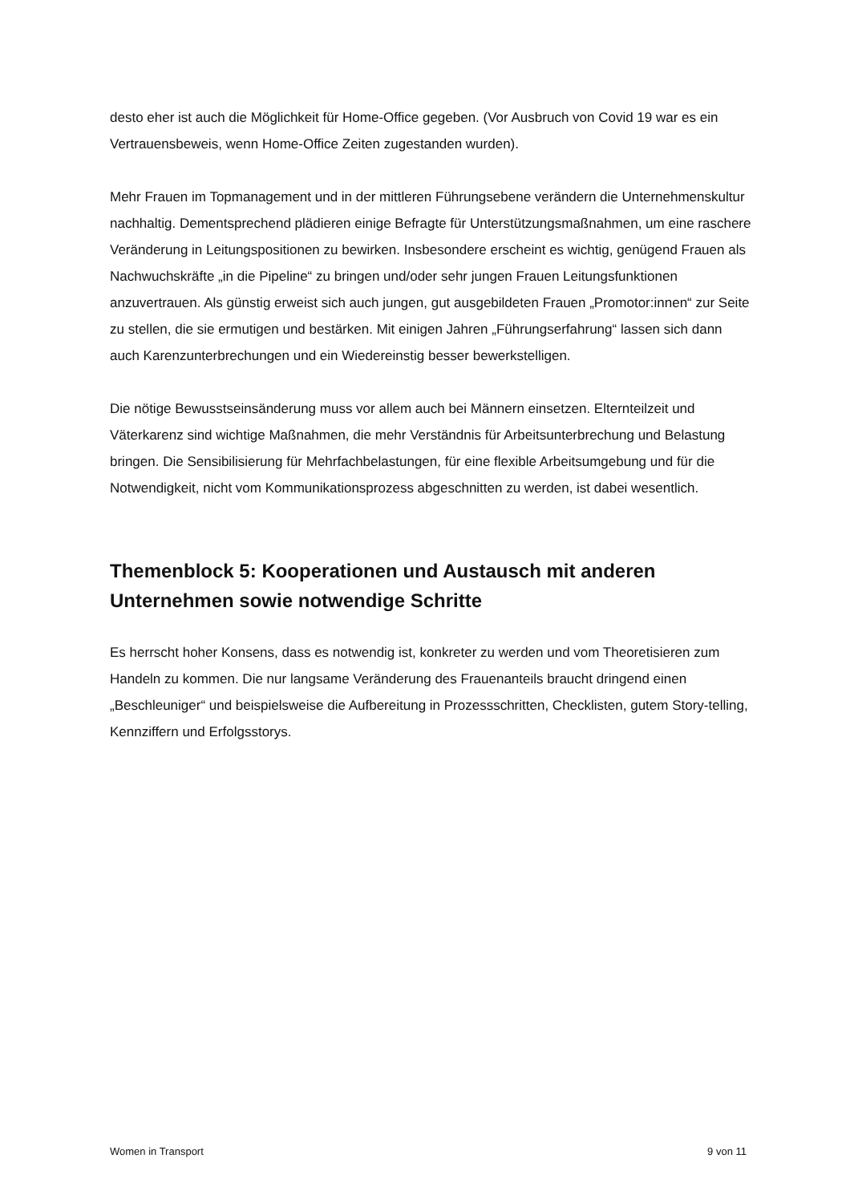desto eher ist auch die Möglichkeit für Home-Office gegeben. (Vor Ausbruch von Covid 19 war es ein Vertrauensbeweis, wenn Home-Office Zeiten zugestanden wurden).
Mehr Frauen im Topmanagement und in der mittleren Führungsebene verändern die Unternehmenskultur nachhaltig. Dementsprechend plädieren einige Befragte für Unterstützungsmaßnahmen, um eine raschere Veränderung in Leitungspositionen zu bewirken. Insbesondere erscheint es wichtig, genügend Frauen als Nachwuchskräfte „in die Pipeline“ zu bringen und/oder sehr jungen Frauen Leitungsfunktionen anzuvertrauen. Als günstig erweist sich auch jungen, gut ausgebildeten Frauen „Promotor:innen“ zur Seite zu stellen, die sie ermutigen und bestärken. Mit einigen Jahren „Führungserfahrung“ lassen sich dann auch Karenzunterbrechungen und ein Wiedereinstig besser bewerkstelligen.
Die nötige Bewusstseinsänderung muss vor allem auch bei Männern einsetzen. Elternteilzeit und Väterkarenz sind wichtige Maßnahmen, die mehr Verständnis für Arbeitsunterbrechung und Belastung bringen. Die Sensibilisierung für Mehrfachbelastungen, für eine flexible Arbeitsumgebung und für die Notwendigkeit, nicht vom Kommunikationsprozess abgeschnitten zu werden, ist dabei wesentlich.
Themenblock 5: Kooperationen und Austausch mit anderen Unternehmen sowie notwendige Schritte
Es herrscht hoher Konsens, dass es notwendig ist, konkreter zu werden und vom Theoretisieren zum Handeln zu kommen. Die nur langsame Veränderung des Frauenanteils braucht dringend einen „Beschleuniger“ und beispielsweise die Aufbereitung in Prozessschritten, Checklisten, gutem Story-telling, Kennziffern und Erfolgsstorys.
Women in Transport 9 von 11